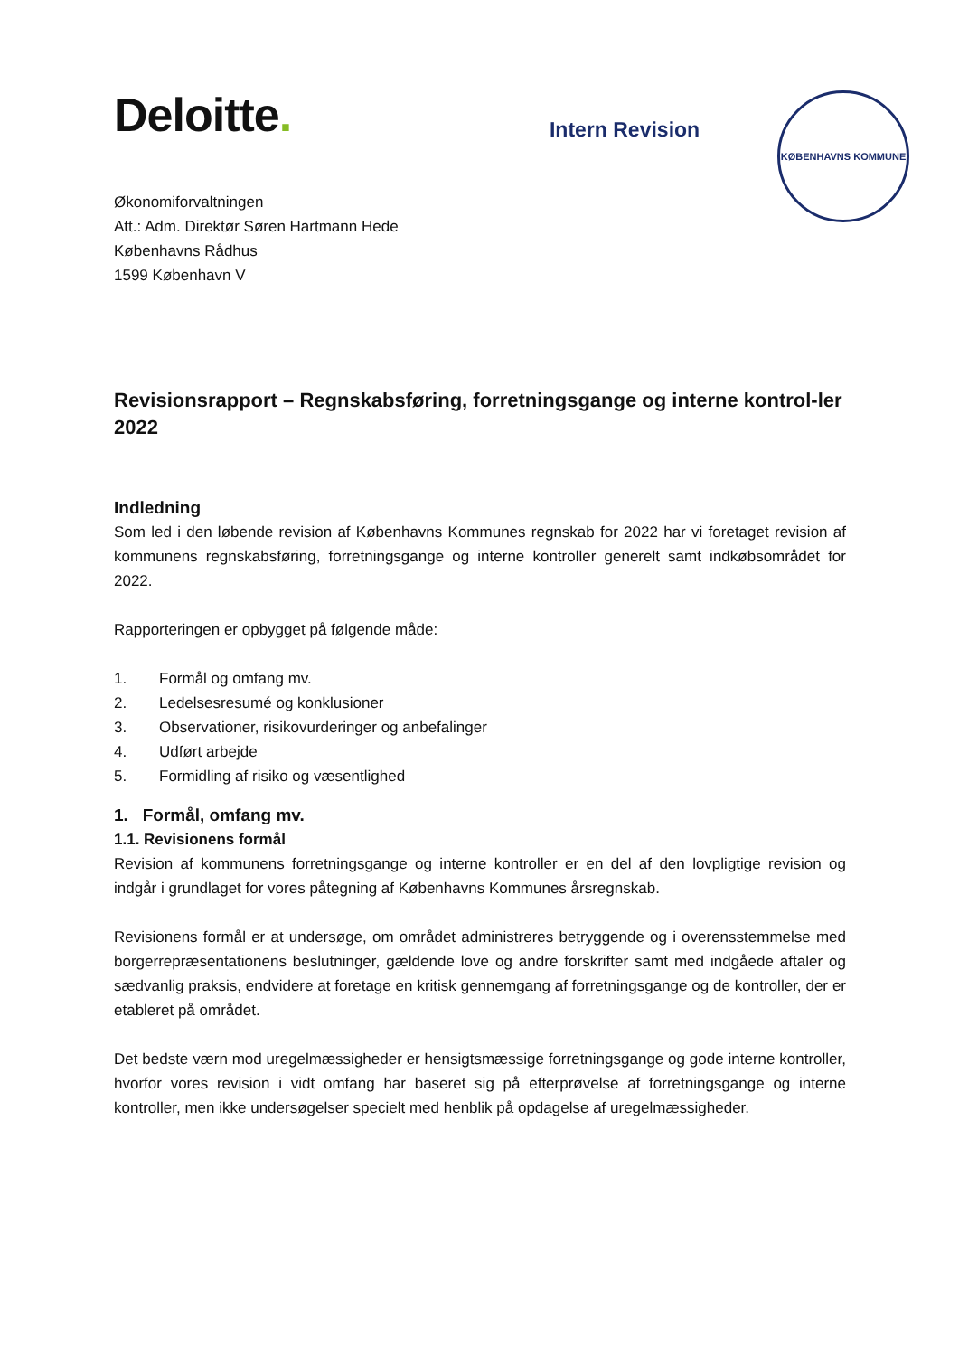Deloitte.
Intern Revision
KØBENHAVNS KOMMUNE
Økonomiforvaltningen
Att.: Adm. Direktør Søren Hartmann Hede
Københavns Rådhus
1599 København V
Revisionsrapport – Regnskabsføring, forretningsgange og interne kontrol-ler 2022
Indledning
Som led i den løbende revision af Københavns Kommunes regnskab for 2022 har vi foretaget revision af kommunens regnskabsføring, forretningsgange og interne kontroller generelt samt indkøbsområdet for 2022.
Rapporteringen er opbygget på følgende måde:
1. Formål og omfang mv.
2. Ledelsesresumé og konklusioner
3. Observationer, risikovurderinger og anbefalinger
4. Udført arbejde
5. Formidling af risiko og væsentlighed
1. Formål, omfang mv.
1.1. Revisionens formål
Revision af kommunens forretningsgange og interne kontroller er en del af den lovpligtige revision og indgår i grundlaget for vores påtegning af Københavns Kommunes årsregnskab.
Revisionens formål er at undersøge, om området administreres betryggende og i overensstemmelse med borgerrepræsentationens beslutninger, gældende love og andre forskrifter samt med indgåede aftaler og sædvanlig praksis, endvidere at foretage en kritisk gennemgang af forretningsgange og de kontroller, der er etableret på området.
Det bedste værn mod uregelmæssigheder er hensigtsmæssige forretningsgange og gode interne kontroller, hvorfor vores revision i vidt omfang har baseret sig på efterprøvelse af forretningsgange og interne kontroller, men ikke undersøgelser specielt med henblik på opdagelse af uregelmæssigheder.